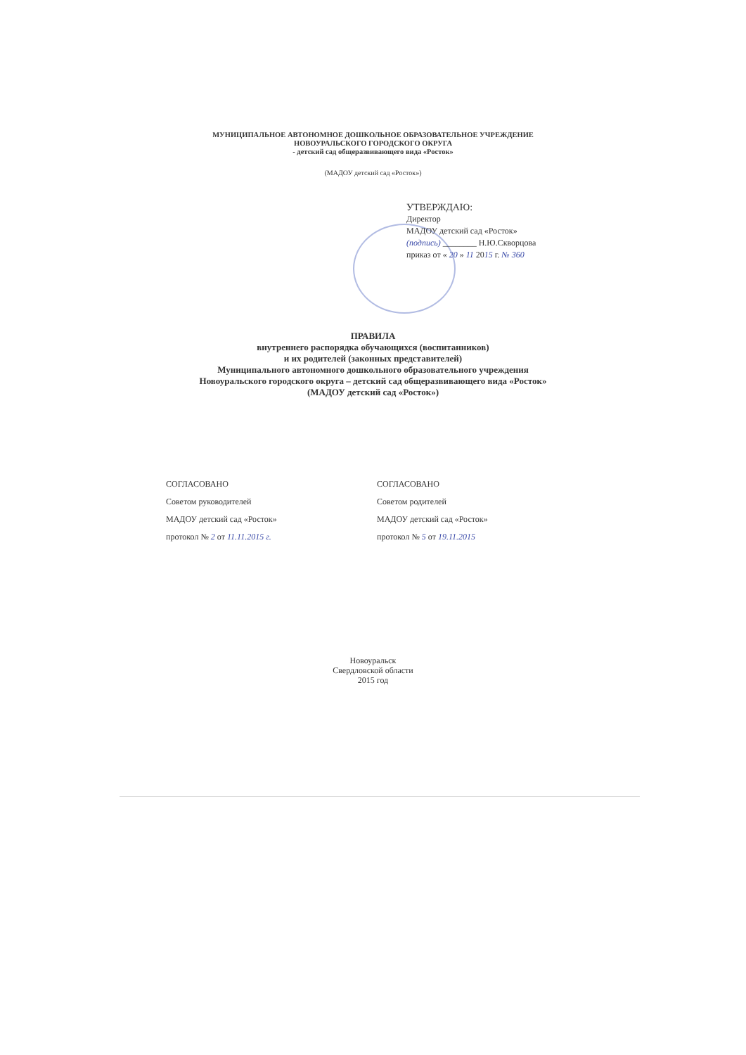МУНИЦИПАЛЬНОЕ АВТОНОМНОЕ ДОШКОЛЬНОЕ ОБРАЗОВАТЕЛЬНОЕ УЧРЕЖДЕНИЕ
НОВОУРАЛЬСКОГО ГОРОДСКОГО ОКРУГА
- детский сад общеразвивающего вида «Росток»
(МАДОУ детский сад «Росток»)
УТВЕРЖДАЮ:
Директор
МАДОУ детский сад «Росток»
(подпись) ________ Н.Ю.Скворцова
приказ от « 20 » 11 2015 г. № 360
ПРАВИЛА
внутреннего распорядка обучающихся (воспитанников)
и их родителей (законных представителей)
Муниципального автономного дошкольного образовательного учреждения
Новоуральского городского округа – детский сад общеразвивающего вида «Росток»
(МАДОУ детский сад «Росток»)
СОГЛАСОВАНО
Советом руководителей
МАДОУ детский сад «Росток»
протокол № 2 от 11.11.2015 г.
СОГЛАСОВАНО
Советом родителей
МАДОУ детский сад «Росток»
протокол № 5 от 19.11.2015
Новоуральск
Свердловской области
2015 год